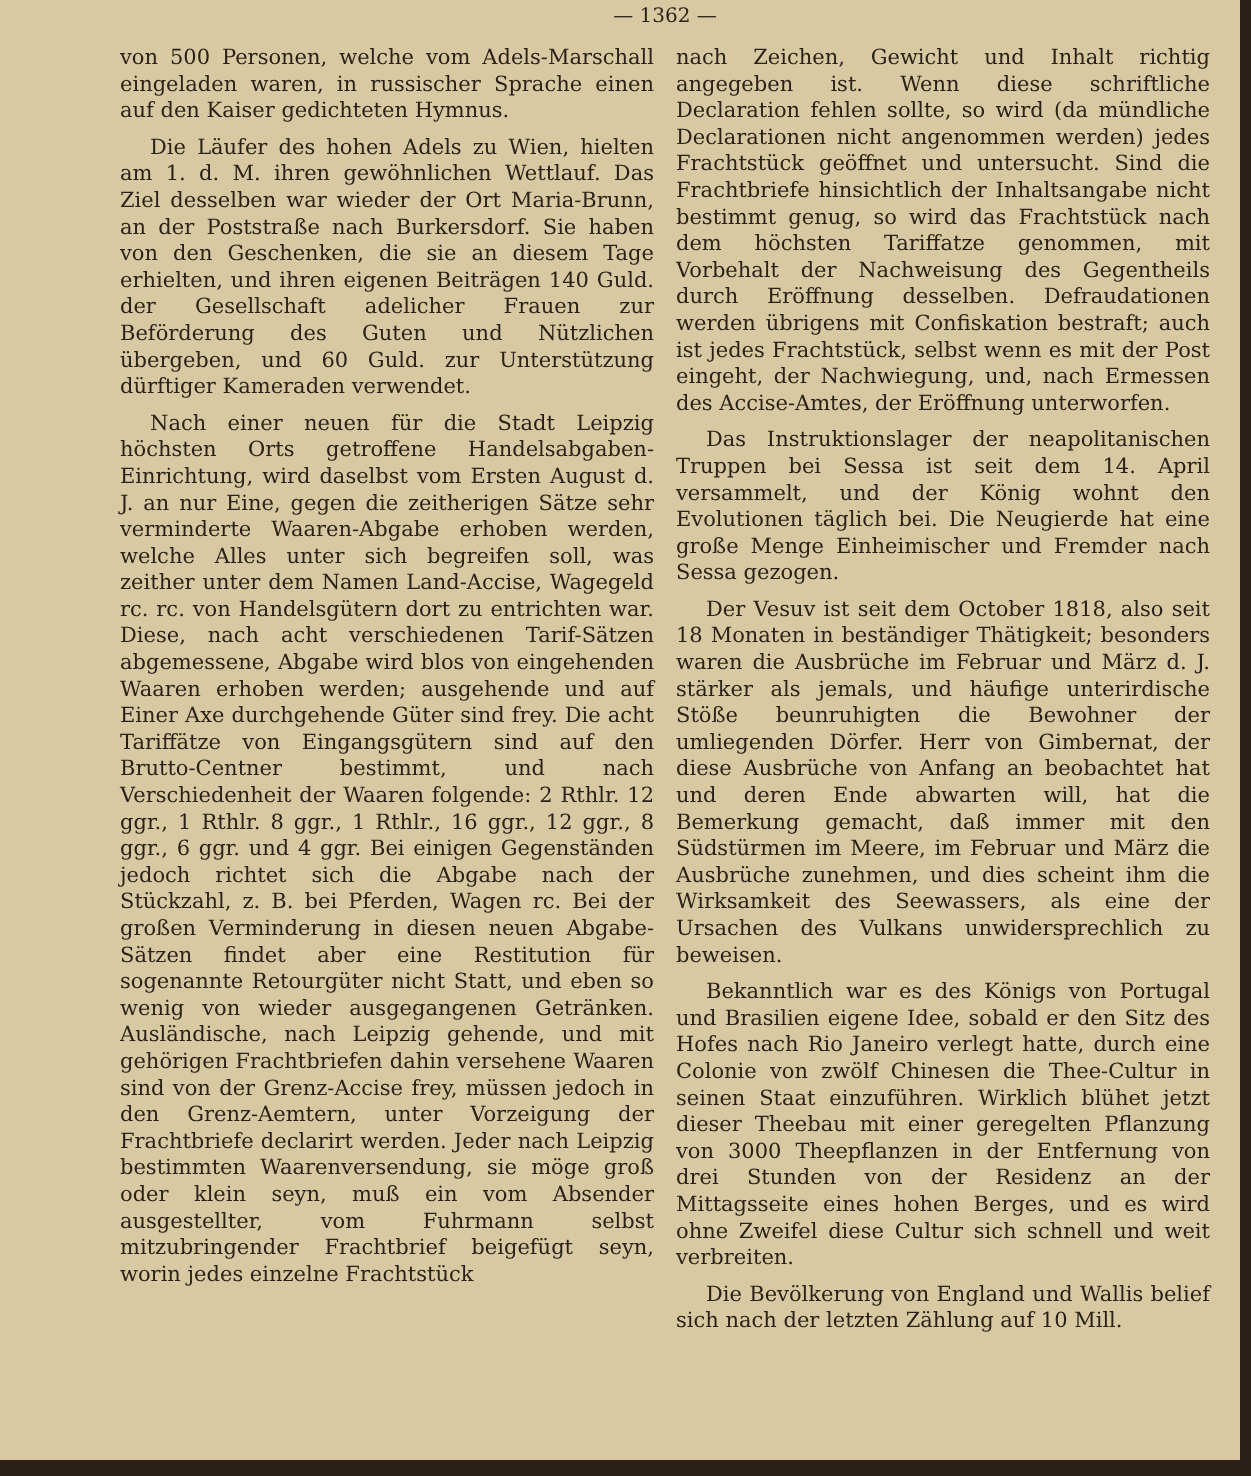— 1362 —
von 500 Personen, welche vom Adels-Marschall eingeladen waren, in russischer Sprache einen auf den Kaiser gedichteten Hymnus.
Die Läufer des hohen Adels zu Wien, hielten am 1. d. M. ihren gewöhnlichen Wettlauf. Das Ziel desselben war wieder der Ort Maria-Brunn, an der Poststraße nach Burkersdorf. Sie haben von den Geschenken, die sie an diesem Tage erhielten, und ihren eigenen Beiträgen 140 Guld. der Gesellschaft adelicher Frauen zur Beförderung des Guten und Nützlichen übergeben, und 60 Guld. zur Unterstützung dürftiger Kameraden verwendet.
Nach einer neuen für die Stadt Leipzig höchsten Orts getroffene Handelsabgaben-Einrichtung, wird daselbst vom Ersten August d. J. an nur Eine, gegen die zeitherigen Sätze sehr verminderte Waaren-Abgabe erhoben werden, welche Alles unter sich begreifen soll, was zeither unter dem Namen Land-Accise, Wagegeld rc. rc. von Handelsgütern dort zu entrichten war. Diese, nach acht verschiedenen Tarif-Sätzen abgemessene, Abgabe wird blos von eingehenden Waaren erhoben werden; ausgehende und auf Einer Axe durchgehende Güter sind frey. Die acht Tariffätze von Eingangsgütern sind auf den Brutto-Centner bestimmt, und nach Verschiedenheit der Waaren folgende: 2 Rthlr. 12 ggr., 1 Rthlr. 8 ggr., 1 Rthlr., 16 ggr., 12 ggr., 8 ggr., 6 ggr. und 4 ggr. Bei einigen Gegenständen jedoch richtet sich die Abgabe nach der Stückzahl, z. B. bei Pferden, Wagen rc. Bei der großen Verminderung in diesen neuen Abgabe-Sätzen findet aber eine Restitution für sogenannte Retourgüter nicht Statt, und eben so wenig von wieder ausgegangenen Getränken. Ausländische, nach Leipzig gehende, und mit gehörigen Frachtbriefen dahin versehene Waaren sind von der Grenz-Accise frey, müssen jedoch in den Grenz-Aemtern, unter Vorzeigung der Frachtbriefe declarirt werden. Jeder nach Leipzig bestimmten Waarenversendung, sie möge groß oder klein seyn, muß ein vom Absender ausgestellter, vom Fuhrmann selbst mitzubringender Frachtbrief beigefügt seyn, worin jedes einzelne Frachtstück
nach Zeichen, Gewicht und Inhalt richtig angegeben ist. Wenn diese schriftliche Declaration fehlen sollte, so wird (da mündliche Declarationen nicht angenommen werden) jedes Frachtstück geöffnet und untersucht. Sind die Frachtbriefe hinsichtlich der Inhaltsangabe nicht bestimmt genug, so wird das Frachtstück nach dem höchsten Tariffatze genommen, mit Vorbehalt der Nachweisung des Gegentheils durch Eröffnung desselben. Defraudationen werden übrigens mit Confiskation bestraft; auch ist jedes Frachtstück, selbst wenn es mit der Post eingeht, der Nachwiegung, und, nach Ermessen des Accise-Amtes, der Eröffnung unterworfen.
Das Instruktionslager der neapolitanischen Truppen bei Sessa ist seit dem 14. April versammelt, und der König wohnt den Evolutionen täglich bei. Die Neugierde hat eine große Menge Einheimischer und Fremder nach Sessa gezogen.
Der Vesuv ist seit dem October 1818, also seit 18 Monaten in beständiger Thätigkeit; besonders waren die Ausbrüche im Februar und März d. J. stärker als jemals, und häufige unterirdische Stöße beunruhigten die Bewohner der umliegenden Dörfer. Herr von Gimbernat, der diese Ausbrüche von Anfang an beobachtet hat und deren Ende abwarten will, hat die Bemerkung gemacht, daß immer mit den Südstürmen im Meere, im Februar und März die Ausbrüche zunehmen, und dies scheint ihm die Wirksamkeit des Seewassers, als eine der Ursachen des Vulkans unwidersprechlich zu beweisen.
Bekanntlich war es des Königs von Portugal und Brasilien eigene Idee, sobald er den Sitz des Hofes nach Rio Janeiro verlegt hatte, durch eine Colonie von zwölf Chinesen die Thee-Cultur in seinen Staat einzuführen. Wirklich blühet jetzt dieser Theebau mit einer geregelten Pflanzung von 3000 Theepflanzen in der Entfernung von drei Stunden von der Residenz an der Mittagsseite eines hohen Berges, und es wird ohne Zweifel diese Cultur sich schnell und weit verbreiten.
Die Bevölkerung von England und Wallis belief sich nach der letzten Zählung auf 10 Mill.